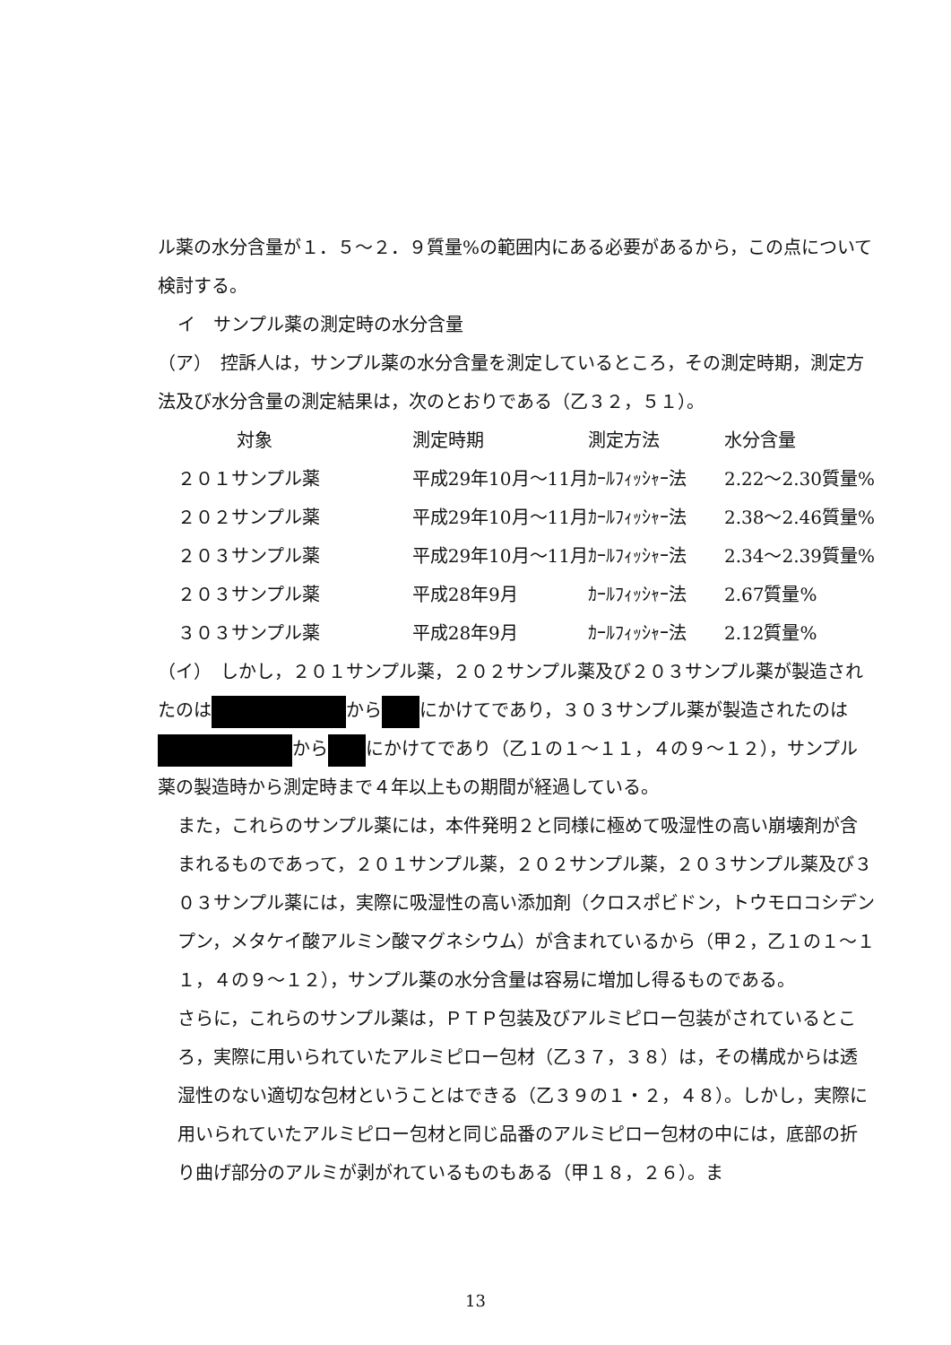ル薬の水分含量が１．５～２．９質量%の範囲内にある必要があるから，この点について検討する。
イ　サンプル薬の測定時の水分含量
（ア）　控訴人は，サンプル薬の水分含量を測定しているところ，その測定時期，測定方法及び水分含量の測定結果は，次のとおりである（乙３２，５１）。
| 対象 | 測定時期 | 測定方法 | 水分含量 |
| ２０１サンプル薬 | 平成29年10月～11月 | ｶｰﾙﾌｨｯｼｬｰ法 | 2.22～2.30質量% |
| ２０２サンプル薬 | 平成29年10月～11月 | ｶｰﾙﾌｨｯｼｬｰ法 | 2.38～2.46質量% |
| ２０３サンプル薬 | 平成29年10月～11月 | ｶｰﾙﾌｨｯｼｬｰ法 | 2.34～2.39質量% |
| ２０３サンプル薬 | 平成28年9月 | ｶｰﾙﾌｨｯｼｬｰ法 | 2.67質量% |
| ３０３サンプル薬 | 平成28年9月 | ｶｰﾙﾌｨｯｼｬｰ法 | 2.12質量% |
（イ）　しかし，２０１サンプル薬，２０２サンプル薬及び２０３サンプル薬が製造されたのは から にかけてであり，３０３サンプル薬が製造されたのは から にかけてであり（乙１の１～１１，４の９～１２），サンプル薬の製造時から測定時まで４年以上もの期間が経過している。
また，これらのサンプル薬には，本件発明２と同様に極めて吸湿性の高い崩壊剤が含まれるものであって，２０１サンプル薬，２０２サンプル薬，２０３サンプル薬及び３０３サンプル薬には，実際に吸湿性の高い添加剤（クロスポビドン，トウモロコシデンプン，メタケイ酸アルミン酸マグネシウム）が含まれているから（甲２，乙１の１～１１，４の９～１２），サンプル薬の水分含量は容易に増加し得るものである。
さらに，これらのサンプル薬は，ＰＴＰ包装及びアルミピロー包装がされているところ，実際に用いられていたアルミピロー包材（乙３７，３８）は，その構成からは透湿性のない適切な包材ということはできる（乙３９の１・２，４８）。しかし，実際に用いられていたアルミピロー包材と同じ品番のアルミピロー包材の中には，底部の折り曲げ部分のアルミが剥がれているものもある（甲１８，２６）。ま
13